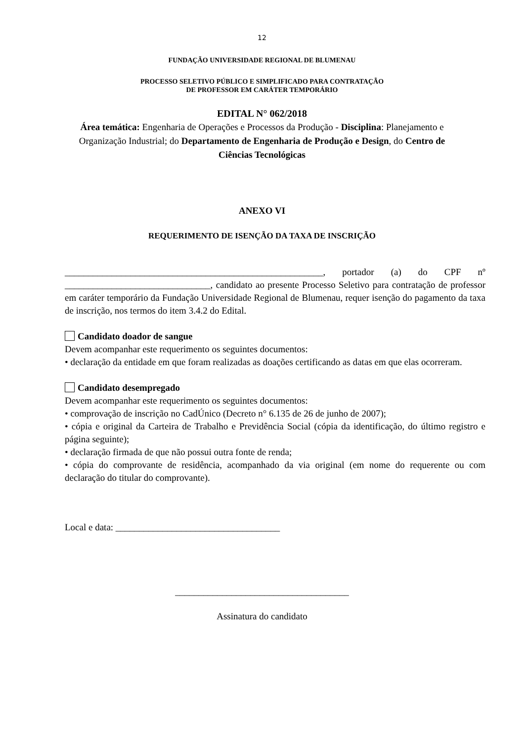12
FUNDAÇÃO UNIVERSIDADE REGIONAL DE BLUMENAU
PROCESSO SELETIVO PÚBLICO E SIMPLIFICADO PARA CONTRATAÇÃO
DE PROFESSOR EM CARÁTER TEMPORÁRIO
EDITAL N° 062/2018
Área temática: Engenharia de Operações e Processos da Produção - Disciplina: Planejamento e Organização Industrial; do Departamento de Engenharia de Produção e Design, do Centro de Ciências Tecnológicas
ANEXO VI
REQUERIMENTO DE ISENÇÃO DA TAXA DE INSCRIÇÃO
_______________________________________________________, portador (a) do CPF nº _______________________________, candidato ao presente Processo Seletivo para contratação de professor em caráter temporário da Fundação Universidade Regional de Blumenau, requer isenção do pagamento da taxa de inscrição, nos termos do item 3.4.2 do Edital.
Candidato doador de sangue
Devem acompanhar este requerimento os seguintes documentos:
• declaração da entidade em que foram realizadas as doações certificando as datas em que elas ocorreram.
Candidato desempregado
Devem acompanhar este requerimento os seguintes documentos:
• comprovação de inscrição no CadÚnico (Decreto n° 6.135 de 26 de junho de 2007);
• cópia e original da Carteira de Trabalho e Previdência Social (cópia da identificação, do último registro e página seguinte);
• declaração firmada de que não possui outra fonte de renda;
• cópia do comprovante de residência, acompanhado da via original (em nome do requerente ou com declaração do titular do comprovante).
Local e data: ___________________________________
_____________________________________
Assinatura do candidato